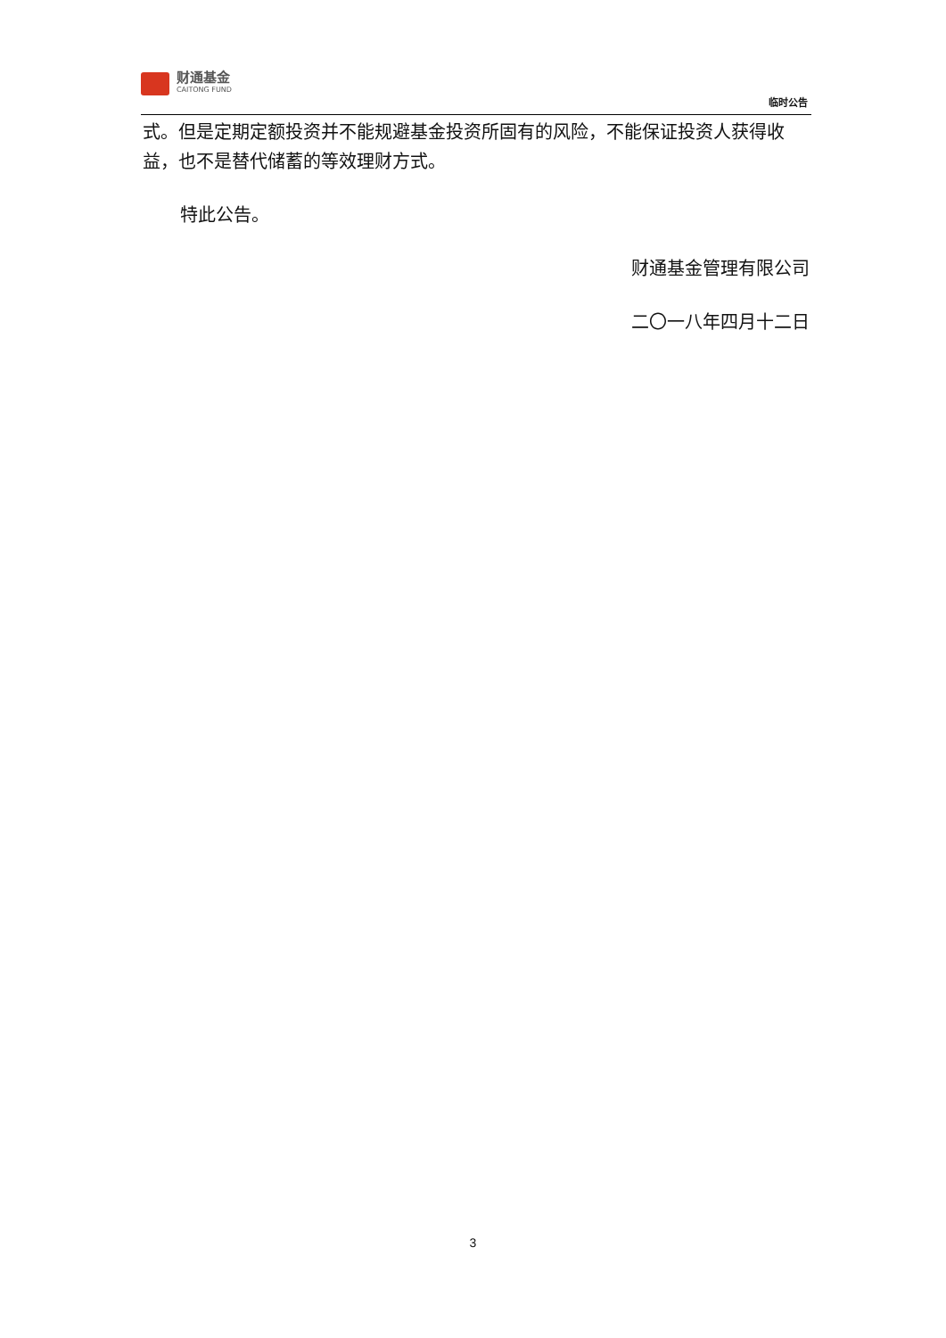财通基金
CAITONG FUND
临时公告
式。但是定期定额投资并不能规避基金投资所固有的风险，不能保证投资人获得收益，也不是替代储蓄的等效理财方式。
特此公告。
财通基金管理有限公司
二〇一八年四月十二日
3